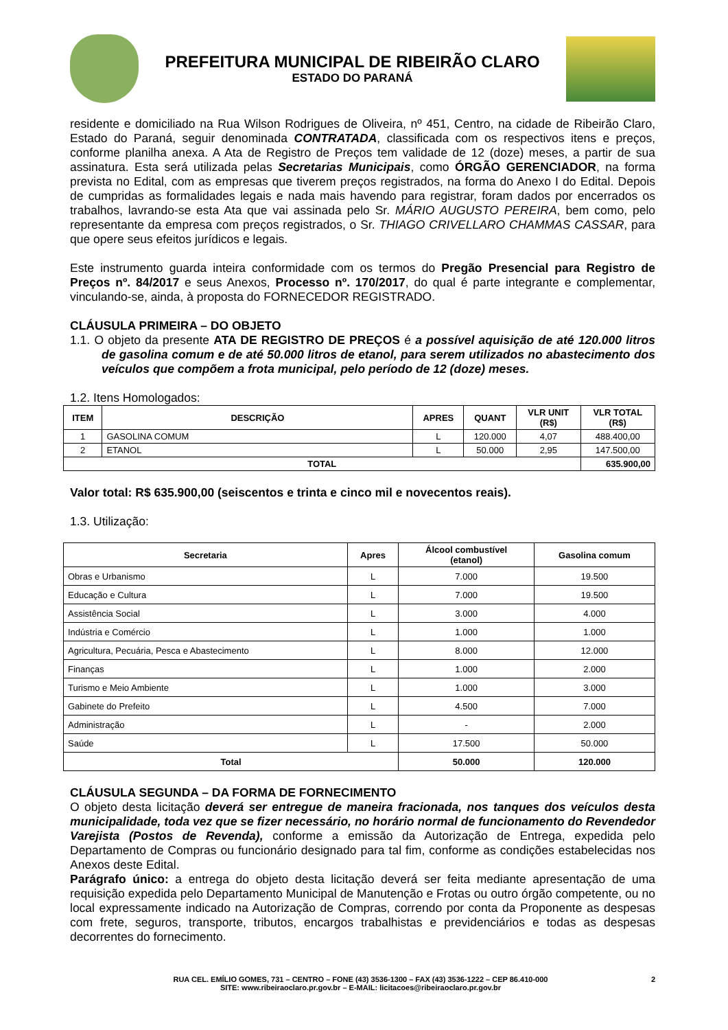PREFEITURA MUNICIPAL DE RIBEIRÃO CLARO
ESTADO DO PARANÁ
residente e domiciliado na Rua Wilson Rodrigues de Oliveira, nº 451, Centro, na cidade de Ribeirão Claro, Estado do Paraná, seguir denominada CONTRATADA, classificada com os respectivos itens e preços, conforme planilha anexa. A Ata de Registro de Preços tem validade de 12 (doze) meses, a partir de sua assinatura. Esta será utilizada pelas Secretarias Municipais, como ÓRGÃO GERENCIADOR, na forma prevista no Edital, com as empresas que tiverem preços registrados, na forma do Anexo I do Edital. Depois de cumpridas as formalidades legais e nada mais havendo para registrar, foram dados por encerrados os trabalhos, lavrando-se esta Ata que vai assinada pelo Sr. MÁRIO AUGUSTO PEREIRA, bem como, pelo representante da empresa com preços registrados, o Sr. THIAGO CRIVELLARO CHAMMAS CASSAR, para que opere seus efeitos jurídicos e legais.
Este instrumento guarda inteira conformidade com os termos do Pregão Presencial para Registro de Preços nº. 84/2017 e seus Anexos, Processo nº. 170/2017, do qual é parte integrante e complementar, vinculando-se, ainda, à proposta do FORNECEDOR REGISTRADO.
CLÁUSULA PRIMEIRA – DO OBJETO
1.1. O objeto da presente ATA DE REGISTRO DE PREÇOS é a possível aquisição de até 120.000 litros de gasolina comum e de até 50.000 litros de etanol, para serem utilizados no abastecimento dos veículos que compõem a frota municipal, pelo período de 12 (doze) meses.
1.2. Itens Homologados:
| ITEM | DESCRIÇÃO | APRES | QUANT | VLR UNIT (R$) | VLR TOTAL (R$) |
| --- | --- | --- | --- | --- | --- |
| 1 | GASOLINA COMUM | L | 120.000 | 4,07 | 488.400,00 |
| 2 | ETANOL | L | 50.000 | 2,95 | 147.500,00 |
| TOTAL | | | | | 635.900,00 |
Valor total: R$ 635.900,00 (seiscentos e trinta e cinco mil e novecentos reais).
1.3. Utilização:
| Secretaria | Apres | Álcool combustível (etanol) | Gasolina comum |
| --- | --- | --- | --- |
| Obras e Urbanismo | L | 7.000 | 19.500 |
| Educação e Cultura | L | 7.000 | 19.500 |
| Assistência Social | L | 3.000 | 4.000 |
| Indústria e Comércio | L | 1.000 | 1.000 |
| Agricultura, Pecuária, Pesca e Abastecimento | L | 8.000 | 12.000 |
| Finanças | L | 1.000 | 2.000 |
| Turismo e Meio Ambiente | L | 1.000 | 3.000 |
| Gabinete do Prefeito | L | 4.500 | 7.000 |
| Administração | L | - | 2.000 |
| Saúde | L | 17.500 | 50.000 |
| Total | | 50.000 | 120.000 |
CLÁUSULA SEGUNDA – DA FORMA DE FORNECIMENTO
O objeto desta licitação deverá ser entregue de maneira fracionada, nos tanques dos veículos desta municipalidade, toda vez que se fizer necessário, no horário normal de funcionamento do Revendedor Varejista (Postos de Revenda), conforme a emissão da Autorização de Entrega, expedida pelo Departamento de Compras ou funcionário designado para tal fim, conforme as condições estabelecidas nos Anexos deste Edital.
Parágrafo único: a entrega do objeto desta licitação deverá ser feita mediante apresentação de uma requisição expedida pelo Departamento Municipal de Manutenção e Frotas ou outro órgão competente, ou no local expressamente indicado na Autorização de Compras, correndo por conta da Proponente as despesas com frete, seguros, transporte, tributos, encargos trabalhistas e previdenciários e todas as despesas decorrentes do fornecimento.
RUA CEL. EMÍLIO GOMES, 731 – CENTRO – FONE (43) 3536-1300 – FAX (43) 3536-1222 – CEP 86.410-000
SITE: www.ribeiraoclaro.pr.gov.br – E-MAIL: licitacoes@ribeiraoclaro.pr.gov.br 2